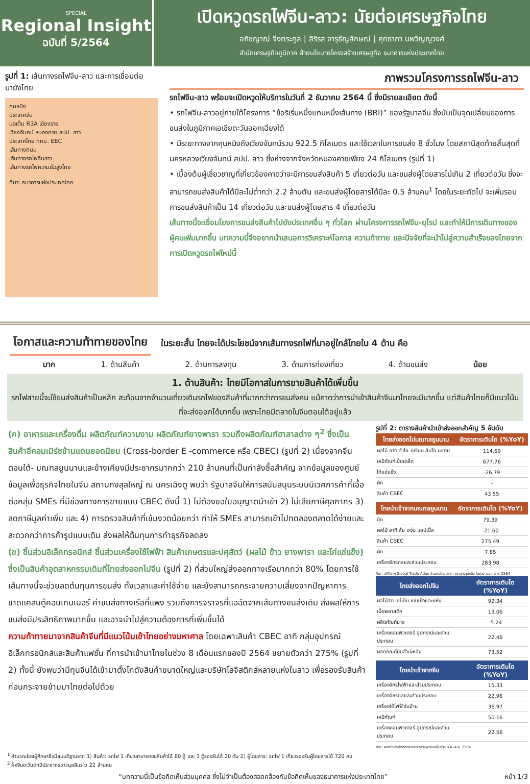SPECIAL
Regional Insight
ฉบับที่ 5/2564
เปิดหวูดรถไฟจีน-ลาว: นัยต่อเศรษฐกิจไทย
อภิชญาณ์ จึงตระกูล | สิริรส จารุธัญลักษณ์ | ศุทธาภา นพวิญญูวงศ์
สำนักเศรษฐกิจภูมิภาค ฝ่ายนโยบายโครงสร้างเศรษฐกิจ ธนาคารแห่งประเทศไทย
รูปที่ 1: เส้นทางรถไฟจีน-ลาว และการเชื่อมต่อมายังไทย
คุนหมิง
ประเทศจีน
บ่อเต็น R3A เชียงราย
เวียงจันทน์ หนองคาย สปป. ลาว
ประเทศไทย กทม. EEC
เส้นทางถนน
เส้นทางรถไฟจีนลาว
เส้นทางรถไฟความเร็วสูงไทย
ที่มา: ธนาคารแห่งประเทศไทย
ภาพรวมโครงการรถไฟจีน-ลาว
รถไฟจีน-ลาว พร้อมจะเปิดหวูดให้บริการในวันที่ 2 ธันวาคม 2564 นี้ ซึ่งมีรายละเอียด ดังนี้
• รถไฟจีน-ลาวอยู่ภายใต้โครงการ “ข้อริเริ่มหนึ่งแถบหนึ่งเส้นทาง (BRI)” ของรัฐบาลจีน ซึ่งนับเป็นจุดเปลี่ยนของการขนส่งในภูมิภาคเอเชียตะวันออกเฉียงใต้
• มีระยะทางจากคุนหมิงถึงเวียงจันทน์รวม 922.5 กิโลเมตร และใช้เวลาในการขนส่ง 8 ชั่วโมง โดยสถานีสุดท้ายสิ้นสุดที่นครหลวงเวียงจันทน์ สปป. ลาว ซึ่งห่างจากจังหวัดหนองคายเพียง 24 กิโลเมตร (รูปที่ 1)
• เบื้องต้นผู้เชี่ยวชาญที่เกี่ยวข้องคาดว่าจะมีการขนส่งสินค้า 5 เที่ยวต่อวัน และขนส่งผู้โดยสารไม่เกิน 2 เที่ยวต่อวัน ซึ่งจะสามารถขนส่งสินค้าได้ปีละไม่ต่ำกว่า 2.2 ล้านตัน และขนส่งผู้โดยสารได้ปีละ 0.5 ล้านคน<sup>1</sup> โดยในระยะถัดไป จะเพิ่มรอบการขนส่งสินค้าเป็น 14 เที่ยวต่อวัน และขนส่งผู้โดยสาร 4 เที่ยวต่อวัน
เส้นทางนี้จะเชื่อมโยงการขนส่งสินค้าไปยังประเทศอื่น ๆ ทั่วโลก ผ่านโครงการรถไฟจีน-ยุโรป และทำให้มีการเดินทางของผู้คนเพิ่มมากขึ้น บทความนี้จึงอยากนำเสนอการวิเคราะห์โอกาส ความท้าทาย และปัจจัยที่จะนำไปสู่ความสำเร็จของไทยจากการเปิดหวูดรถไฟใหม่นี้
โอกาสและความท้าทายของไทย
ในระยะสั้น ไทยจะได้ประโยชน์จากเส้นทางรถไฟที่มาอยู่ใกล้ไทยใน 4 ด้าน คือ
มาก 1. ด้านสินค้า 2. ด้านการลงทุน 3. ด้านการท่องเที่ยว 4. ด้านขนส่ง น้อย
1. ด้านสินค้า: ไทยมีโอกาสในการขายสินค้าได้เพิ่มขึ้น
รถไฟสายนี้จะใช้ขนส่งสินค้าเป็นหลัก สะท้อนจากจำนวนเที่ยวเดินรถไฟของสินค้าที่มากกว่าการขนส่งคน แม้คาดว่าการนำเข้าสินค้าจีนมาไทยจะมีมากขึ้น แต่สินค้าไทยก็มีแนวโน้มที่จะส่งออกได้มากขึ้น เพราะไทยมีตลาดในจีนตอนใต้อยู่แล้ว
(ก) อาหารและเครื่องดื่ม ผลิตภัณฑ์ความงาม ผลิตภัณฑ์ยางพารา รวมถึงผลิตภัณฑ์ฮาลาลต่าง ๆ<sup>2</sup> ซึ่งเป็นสินค้าอีคอมเมิร์ซข้ามแดนยอดนิยม (Cross-border E -commerce หรือ CBEC) (รูปที่ 2) เนื่องจากจีนตอนใต้- มณฑลยูนนานและข้างเคียงมีประชากรมากกว่า 210 ล้านคนที่เป็นกำลังซื้อสำคัญ จากข้อมูลของศูนย์ข้อมูลเพื่อธุรกิจไทยในจีน สถานกงสุลใหญ่ ณ นครเฉิงตู พบว่า รัฐบาลจีนให้การสนับสนุนระบบนิเวศการค้าที่เอื้อต่อกลุ่ม SMEs ที่มีช่องทางการขายแบบ CBEC ดังนี้ 1) ไม่ต้องขอใบอนุญาตนำเข้า 2) ไม่เสียภาษีศุลกากร 3) ลดภาษีมูลค่าเพิ่ม และ 4) การตรวจสินค้าที่เข้มงวดน้อยกว่า ทำให้ SMEs สามารถเข้าไปทดลองตลาดได้ง่ายและสะดวกกว่าการค้ารูปแบบเดิม ส่งผลให้ต้นทุนการทำธุรกิจลดลง
(ข) ชิ้นส่วนอิเล็กทรอนิกส์ ชิ้นส่วนเครื่องใช้ไฟฟ้า สินค้าเกษตรและปศุสัตว์ (ผลไม้ ข้าว ยางพารา และไก่แช่แข็ง) ซึ่งเป็นสินค้าอุตสาหกรรมเดิมที่ไทยส่งออกไปจีน (รูปที่ 2) ที่ส่วนใหญ่ส่งออกทางเรือมากกว่า 80% โดยการใช้เส้นทางนี้จะช่วยลดต้นทุนการขนส่ง ทั้งเวลาและค่าใช้จ่าย และยังสามารถกระจายความเสี่ยงจากปัญหาการขาดแคลนตู้คอนเทนเนอร์ ค่าขนส่งทางเรือที่แพง รวมถึงการจราจรที่แออัดจากเส้นทางขนส่งเดิม ส่งผลให้การขนส่งมีประสิทธิภาพมากขึ้น และอาจนำไปสู่ความต้องการที่เพิ่มขึ้นได้
ความท้าทายมาจากสินค้าจีนที่มีแนวโน้มเข้าไทยอย่างมหาศาล โดยเฉพาะสินค้า CBEC อาทิ กลุ่มอุปกรณ์อิเล็กทรอนิกส์และสินค้าแฟชั่น ที่การนำเข้ามาไทยในช่วง 8 เดือนแรกของปี 2564 ขยายตัวกว่า 275% (รูปที่ 2) ทั้งนี้ ยังพบว่ามีทุนจีนได้เข้ามาตั้งโกดังสินค้าขนาดใหญ่และบริษัทโลจิสติกส์หลายแห่งในลาว เพื่อรองรับสินค้าก่อนกระจายข้ามมาไทยต่อไปด้วย
รูปที่ 2: ตารางสินค้านำเข้าส่งออกสำคัญ 5 อันดับ
| ไทยส่งออกไปมณฑลยูนนาน | อัตราการเติบโต (%YoY) |
| --- | --- |
| ผลไม้ อาทิ ลำไย ทุเรียน ส้มโอ มะขาม | 114.69 |
| เคมีภัณฑ์เบ็ดเตล็ด | 677.76 |
| ไก่แช่แข็ง | -26.79 |
| ผัก | - |
| สินค้า CBEC | 43.55 |
| ไทยนำเข้าจากมณฑลยูนนาน | อัตราการเติบโต (%YoY) |
| --- | --- |
| ปุ๋ย | 79.39 |
| ผลไม้ อาทิ ส้ม องุ่น แอปเปิ้ล | -21.60 |
| สินค้า CBEC | 275.49 |
| ผัก | 7.85 |
| เครื่องจักรกลและส่วนประกอบ | 283.98 |
ที่มา: สถิติจาก Global Trade Atlas คำนวณโดย สคต. ณ นครคุนหมิง ในช่วง ม.ค.-ส.ค. 2564
| ไทยส่งออกไปจีน | อัตราการเติบโต (%YoY) |
| --- | --- |
| ผลไม้สด แช่เย็น แช่แข็งและแห้ง | 92.34 |
| เม็ดพลาสติก | 13.06 |
| ผลิตภัณฑ์ยาง | -5.24 |
| เครื่องคอมพิวเตอร์ อุปกรณ์และส่วนประกอบ | 22.46 |
| ผลิตภัณฑ์มันสำปะหลัง | 73.52 |
| ไทยนำเข้าจากจีน | อัตราการเติบโต (%YoY) |
| --- | --- |
| เครื่องจักรไฟฟ้าและส่วนประกอบ | 15.33 |
| เครื่องจักรกลและส่วนประกอบ | 22.96 |
| เครื่องใช้ไฟฟ้าในบ้าน | 36.97 |
| เคมีภัณฑ์ | 50.16 |
| เครื่องคอมพิวเตอร์ อุปกรณ์และส่วนประกอบ | 22.56 |
ที่มา: สถิตินำเข้าส่งออกจากกระทรวงพาณิชย์ในช่วง ม.ค.-ส.ค. 2564
<sup>1</sup> คำนวณโดยผู้ศึกษาซึ่งมีสมมติฐานจาก 1) สินค้า: รถไฟ 1 เที่ยวสามารถขนสินค้าได้ 60 ตู้ และ 1 ตู้รองรับได้ 20 ตัน 2) ผู้โดยสาร: รถไฟ 1 เที่ยวรองรับผู้โดยสารได้ 720 คน
<sup>2</sup> ฝั่งจีนตะวันตกมีประชากรชาวมุสลิมราว 22 ล้านคน
“บทความนี้เป็นข้อคิดเห็นส่วนบุคคล ซึ่งไม่จำเป็นต้องสอดคล้องกับข้อคิดเห็นของธนาคารแห่งประเทศไทย” หน้า 1/3